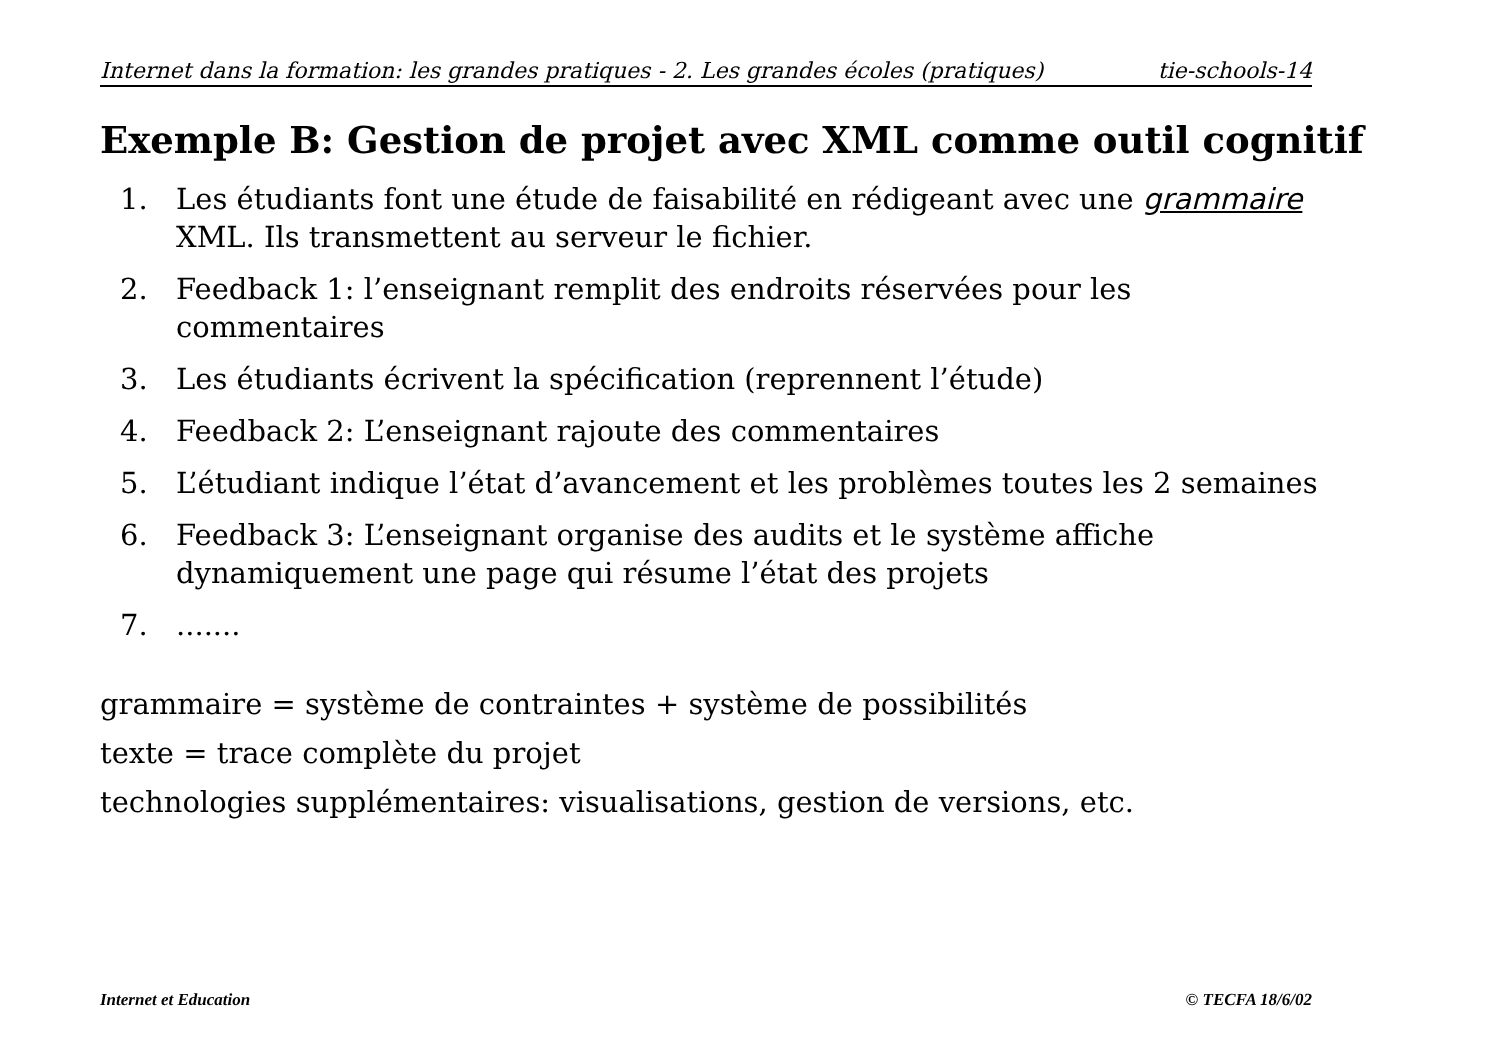Internet dans la formation: les grandes pratiques - 2. Les grandes écoles (pratiques) tie-schools-14
Exemple B: Gestion de projet avec XML comme outil cognitif
1. Les étudiants font une étude de faisabilité en rédigeant avec une grammaire XML. Ils transmettent au serveur le fichier.
2. Feedback 1: l’enseignant remplit des endroits réservées pour les commentaires
3. Les étudiants écrivent la spécification (reprennent l’étude)
4. Feedback 2: L’enseignant rajoute des commentaires
5. L’étudiant indique l’état d’avancement et les problèmes toutes les 2 semaines
6. Feedback 3: L’enseignant organise des audits et le système affiche dynamiquement une page qui résume l’état des projets
7........
grammaire = système de contraintes + système de possibilités
texte = trace complète du projet
technologies supplémentaires: visualisations, gestion de versions, etc.
Internet et Education © TECFA 18/6/02